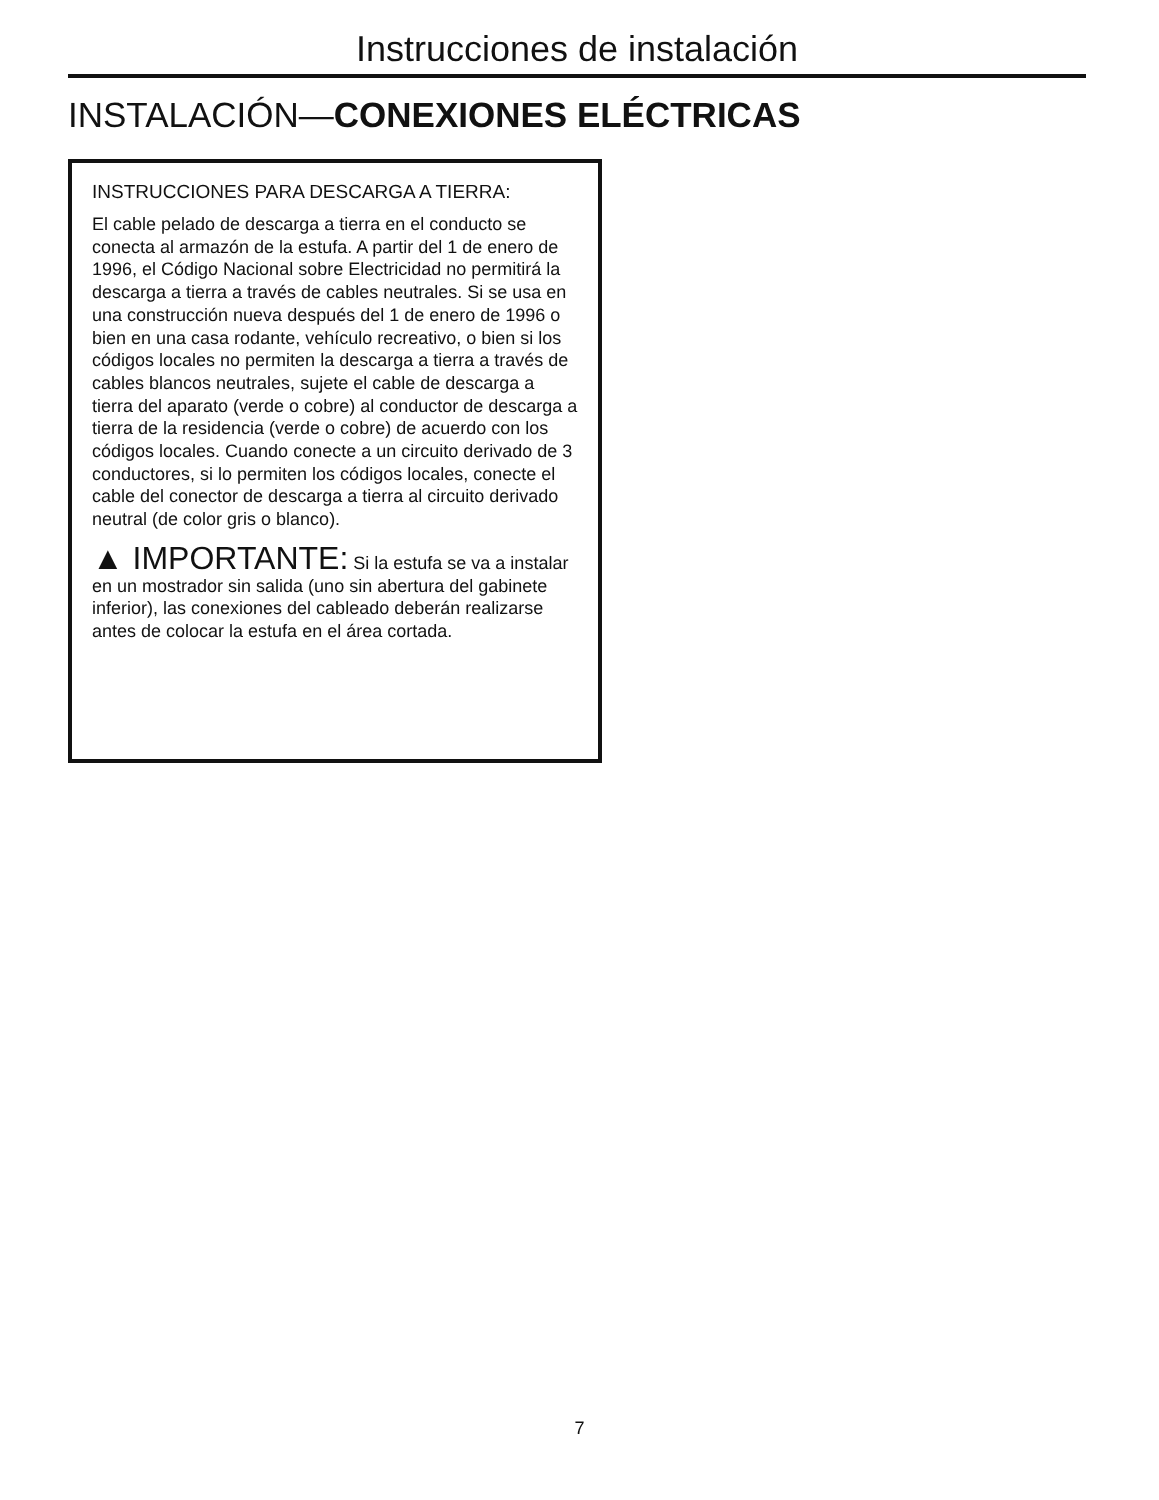Instrucciones de instalación
INSTALACIÓN—CONEXIONES ELÉCTRICAS
INSTRUCCIONES PARA DESCARGA A TIERRA:
El cable pelado de descarga a tierra en el conducto se conecta al armazón de la estufa. A partir del 1 de enero de 1996, el Código Nacional sobre Electricidad no permitirá la descarga a tierra a través de cables neutrales. Si se usa en una construcción nueva después del 1 de enero de 1996 o bien en una casa rodante, vehículo recreativo, o bien si los códigos locales no permiten la descarga a tierra a través de cables blancos neutrales, sujete el cable de descarga a tierra del aparato (verde o cobre) al conductor de descarga a tierra de la residencia (verde o cobre) de acuerdo con los códigos locales. Cuando conecte a un circuito derivado de 3 conductores, si lo permiten los códigos locales, conecte el cable del conector de descarga a tierra al circuito derivado neutral (de color gris o blanco).
▲ IMPORTANTE: Si la estufa se va a instalar en un mostrador sin salida (uno sin abertura del gabinete inferior), las conexiones del cableado deberán realizarse antes de colocar la estufa en el área cortada.
7